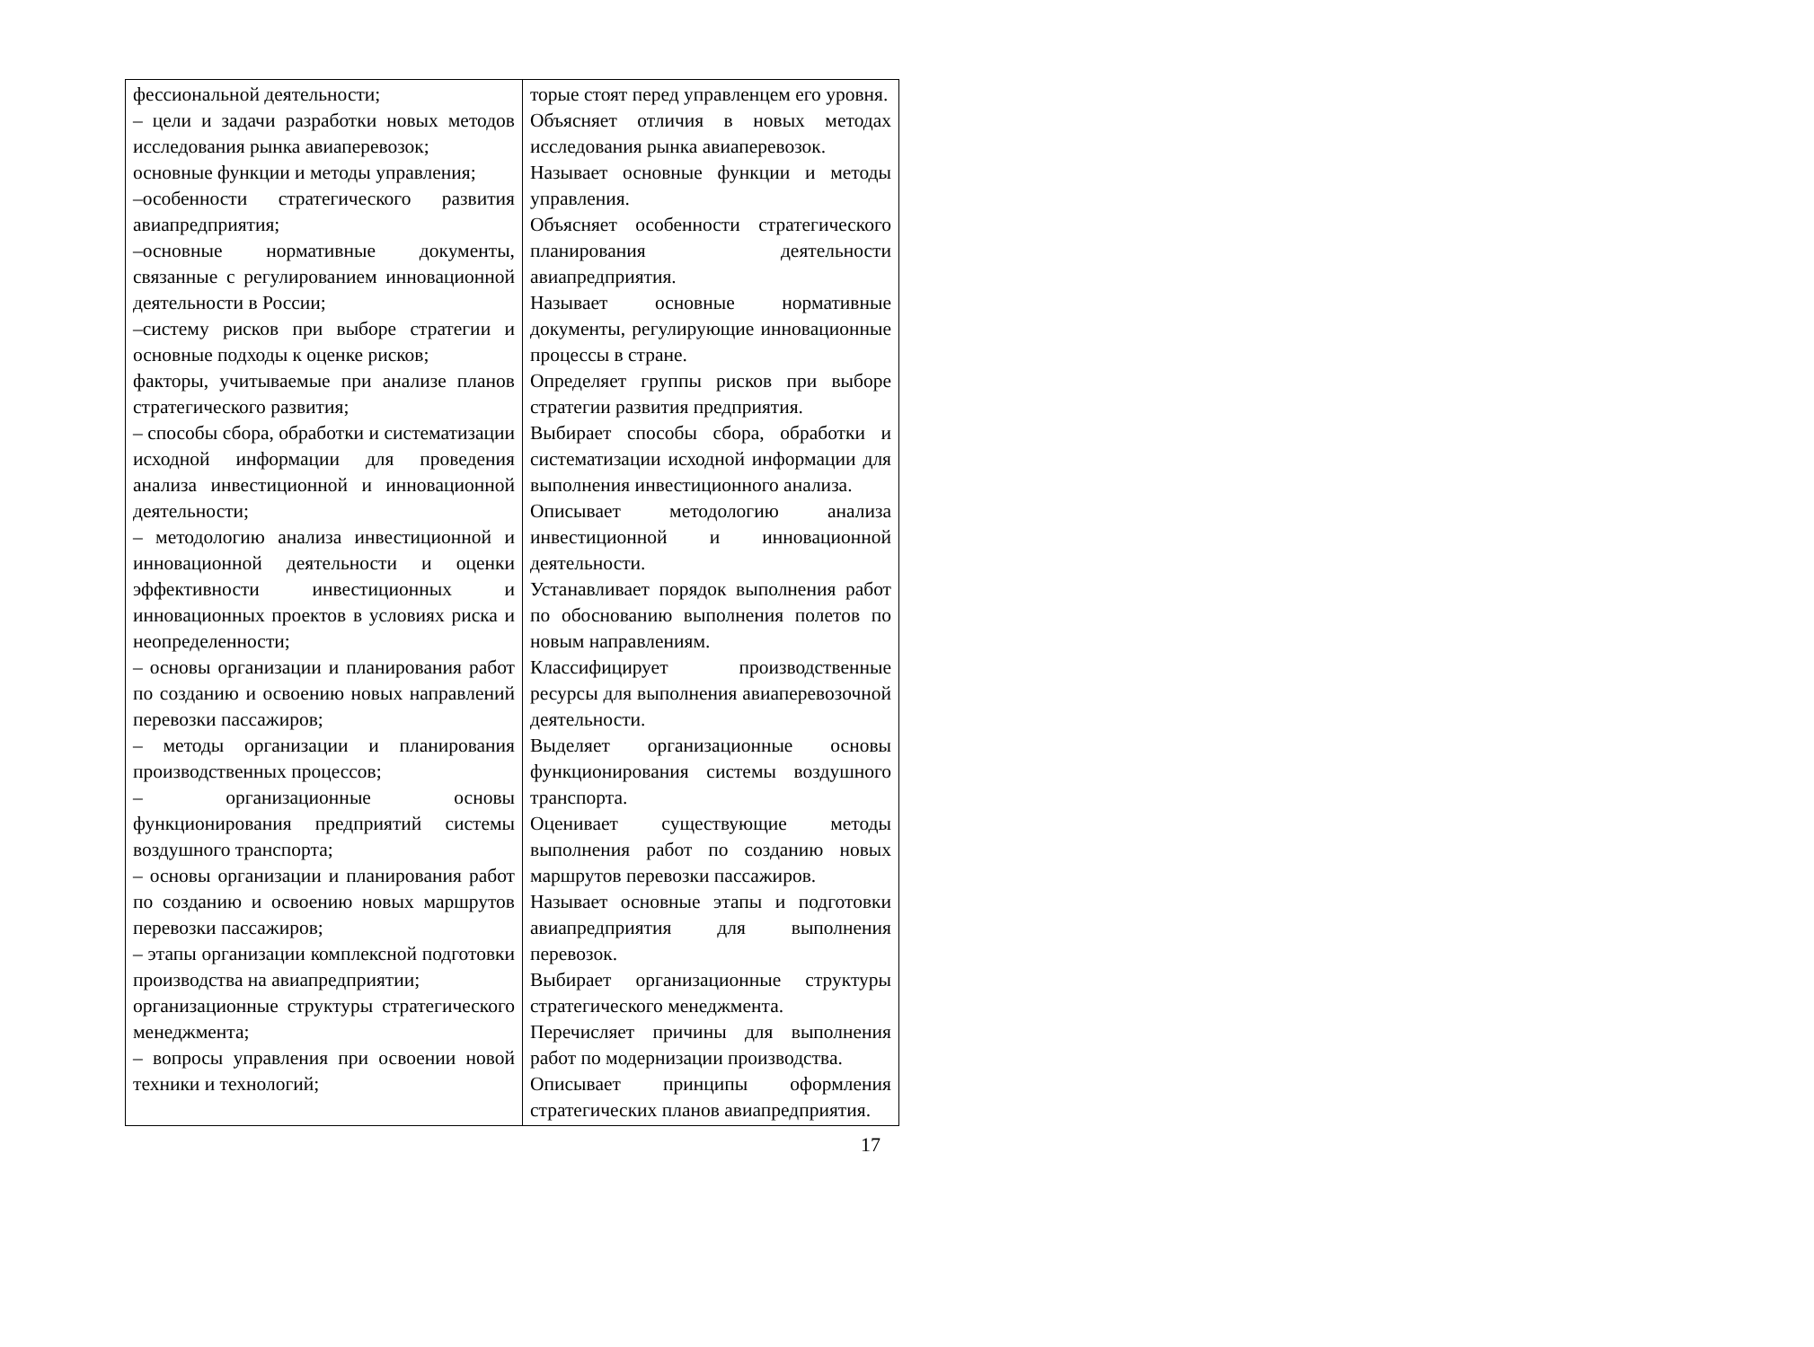| фессиональной деятельности; – цели и задачи разработки новых методов исследования рынка авиаперевозок; основные функции и методы управления; –особенности стратегического развития авиапредприятия; –основные нормативные документы, связанные с регулированием инновационной деятельности в России; –систему рисков при выборе стратегии и основные подходы к оценке рисков; факторы, учитываемые при анализе планов стратегического развития; – способы сбора, обработки и систематизации исходной информации для проведения анализа инвестиционной и инновационной деятельности; – методологию анализа инвестиционной и инновационной деятельности и оценки эффективности инвестиционных и инновационных проектов в условиях риска и неопределенности; – основы организации и планирования работ по созданию и освоению новых направлений перевозки пассажиров; – методы организации и планирования производственных процессов; – организационные основы функционирования предприятий системы воздушного транспорта; – основы организации и планирования работ по созданию и освоению новых маршрутов перевозки пассажиров; – этапы организации комплексной подготовки производства на авиапредприятии; организационные структуры стратегического менеджмента; – вопросы управления при освоении новой техники и технологий; | торые стоят перед управленцем его уровня. Объясняет отличия в новых методах исследования рынка авиаперевозок. Называет основные функции и методы управления. Объясняет особенности стратегического планирования деятельности авиапредприятия. Называет основные нормативные документы, регулирующие инновационные процессы в стране. Определяет группы рисков при выборе стратегии развития предприятия. Выбирает способы сбора, обработки и систематизации исходной информации для выполнения инвестиционного анализа. Описывает методологию анализа инвестиционной и инновационной деятельности. Устанавливает порядок выполнения работ по обоснованию выполнения полетов по новым направлениям. Классифицирует производственные ресурсы для выполнения авиаперевозочной деятельности. Выделяет организационные основы функционирования системы воздушного транспорта. Оценивает существующие методы выполнения работ по созданию новых маршрутов перевозки пассажиров. Называет основные этапы и подготовки авиапредприятия для выполнения перевозок. Выбирает организационные структуры стратегического менеджмента. Перечисляет причины для выполнения работ по модернизации производства. Описывает принципы оформления стратегических планов авиапредприятия. |
17